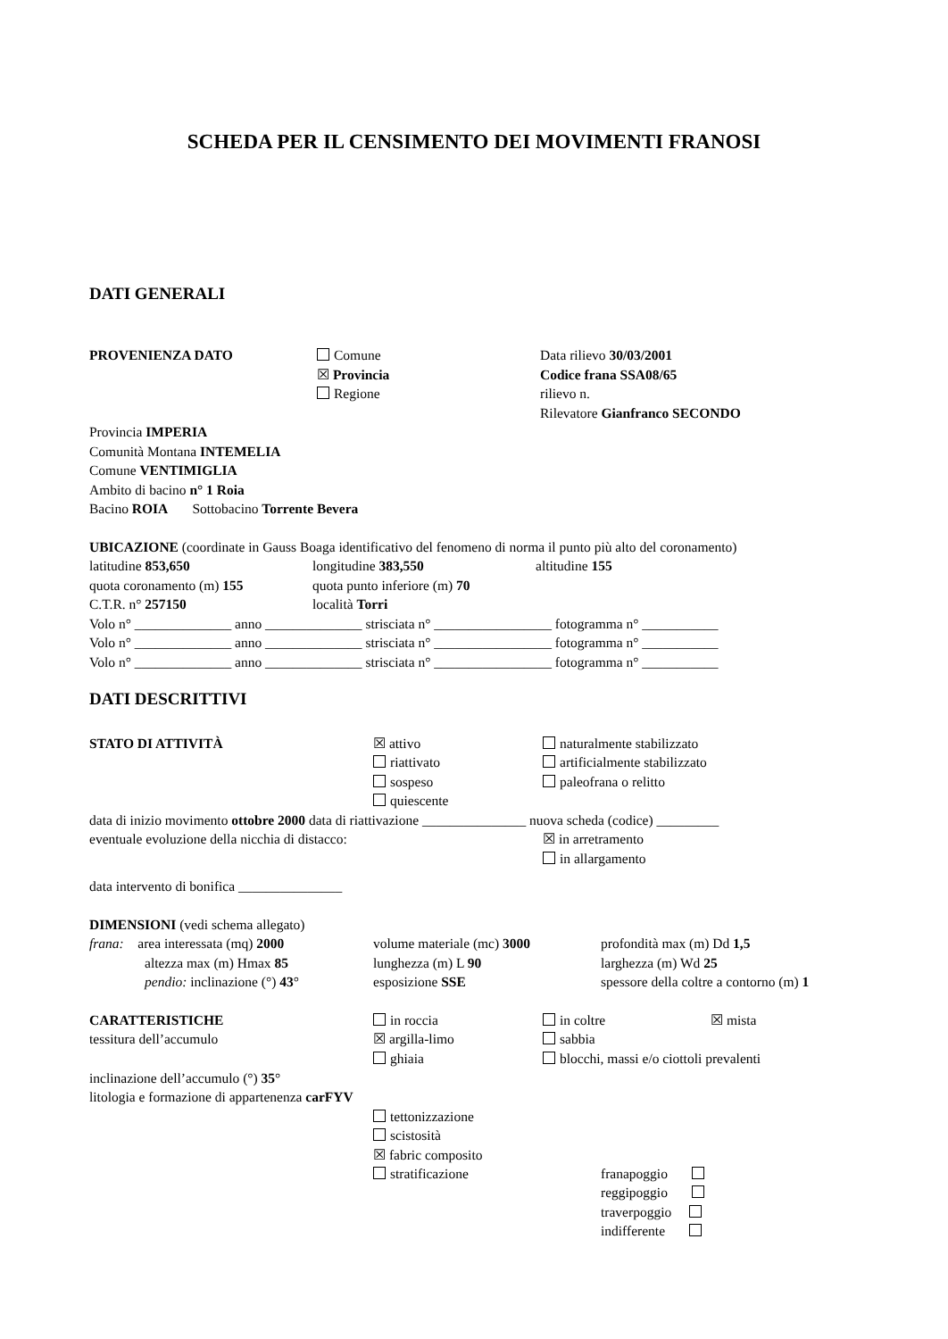SCHEDA PER IL CENSIMENTO DEI MOVIMENTI FRANOSI
DATI GENERALI
PROVENIENZA DATO Comune
☒ Provincia
Regione
Data rilievo 30/03/2001
Codice frana SSA08/65
rilievo n.
Rilevatore Gianfranco SECONDO
Provincia IMPERIA
Comunità Montana INTEMELIA
Comune VENTIMIGLIA
Ambito di bacino n° 1 Roia
Bacino ROIA Sottobacino Torrente Bevera
UBICAZIONE (coordinate in Gauss Boaga identificativo del fenomeno di norma il punto più alto del coronamento)
latitudine 853,650 longitudine 383,550 altitudine 155
quota coronamento (m) 155 quota punto inferiore (m) 70
C.T.R. n° 257150 località Torri
Volo n° ______________ anno ______________ strisciata n° _________________ fotogramma n° ___________
Volo n° ______________ anno ______________ strisciata n° _________________ fotogramma n° ___________
Volo n° ______________ anno ______________ strisciata n° _________________ fotogramma n° ___________
DATI DESCRITTIVI
STATO DI ATTIVITÀ ☒ attivo
riattivato
sospeso
quiescente
naturalmente stabilizzato
artificialmente stabilizzato
paleofrana o relitto
data di inizio movimento ottobre 2000 data di riattivazione _______________ nuova scheda (codice) _________
eventuale evoluzione della nicchia di distacco: ☒ in arretramento
in allargamento
data intervento di bonifica _______________
DIMENSIONI (vedi schema allegato)
frana: area interessata (mq) 2000
volume materiale (mc) 3000 profondità max (m) Dd 1,5
altezza max (m) Hmax 85 lunghezza (m) L 90 larghezza (m) Wd 25
pendio: inclinazione (°) 43° esposizione SSE spessore della coltre a contorno (m) 1
CARATTERISTICHE
tessitura dell’accumulo
in roccia
☒ argilla-limo
ghiaia
in coltre
sabbia
☒ mista
blocchi, massi e/o ciottoli prevalenti
inclinazione dell’accumulo (°) 35°
litologia e formazione di appartenenza carFYV
tettonizzazione
scistosità
☒ fabric composito
stratificazione
franapoggio
reggipoggio
traverpoggio
indifferente